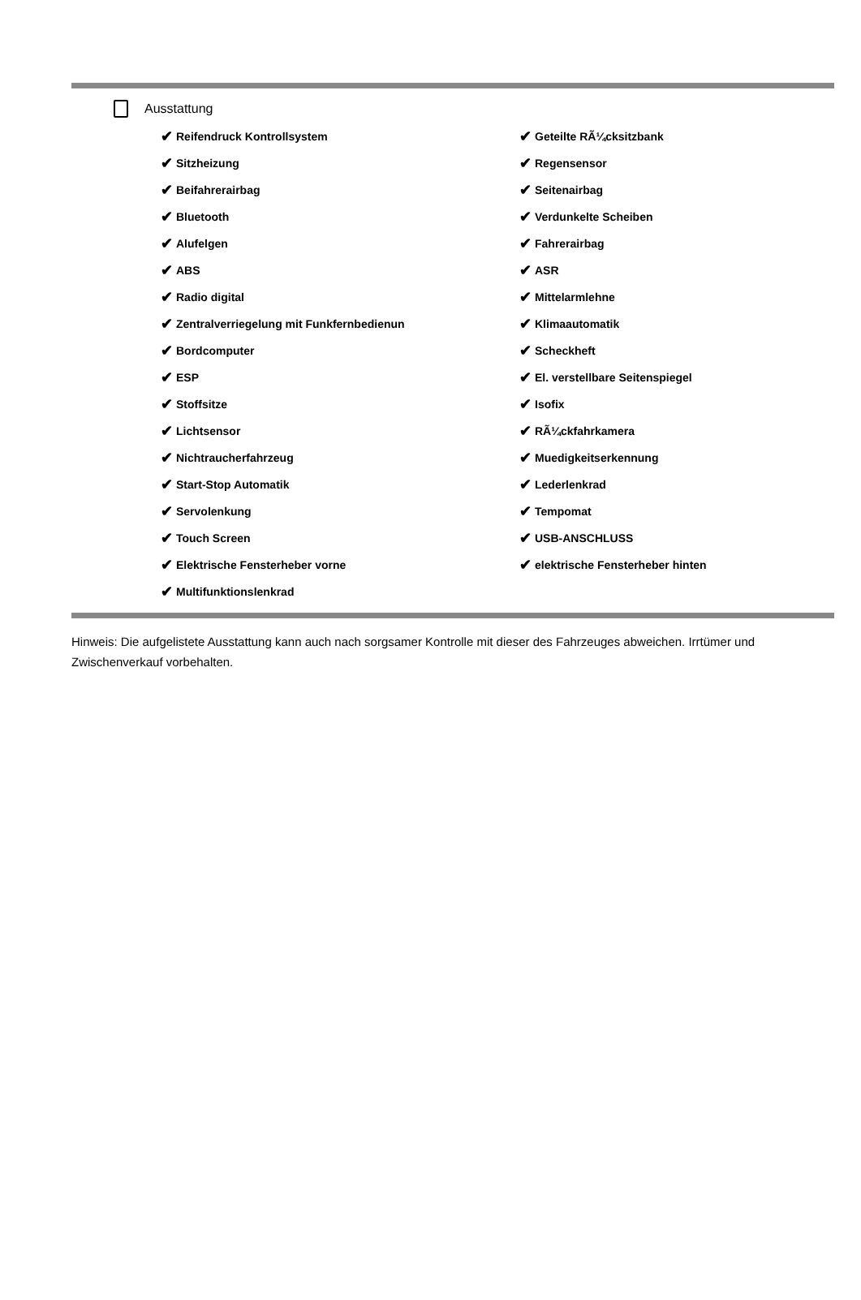Ausstattung
✔ Reifendruck Kontrollsystem
✔ Geteilte RÃ¼cksitzbank
✔ Sitzheizung
✔ Regensensor
✔ Beifahrerairbag
✔ Seitenairbag
✔ Bluetooth
✔ Verdunkelte Scheiben
✔ Alufelgen
✔ Fahrerairbag
✔ ABS
✔ ASR
✔ Radio digital
✔ Mittelarmlehne
✔ Zentralverriegelung mit Funkfernbedienun
✔ Klimaautomatik
✔ Bordcomputer
✔ Scheckheft
✔ ESP
✔ El. verstellbare Seitenspiegel
✔ Stoffsitze
✔ Isofix
✔ Lichtsensor
✔ RÃ¼ckfahrkamera
✔ Nichtraucherfahrzeug
✔ Muedigkeitserkennung
✔ Start-Stop Automatik
✔ Lederlenkrad
✔ Servolenkung
✔ Tempomat
✔ Touch Screen
✔ USB-ANSCHLUSS
✔ Elektrische Fensterheber vorne
✔ elektrische Fensterheber hinten
✔ Multifunktionslenkrad
Hinweis: Die aufgelistete Ausstattung kann auch nach sorgsamer Kontrolle mit dieser des Fahrzeuges abweichen. Irrtümer und Zwischenverkauf vorbehalten.